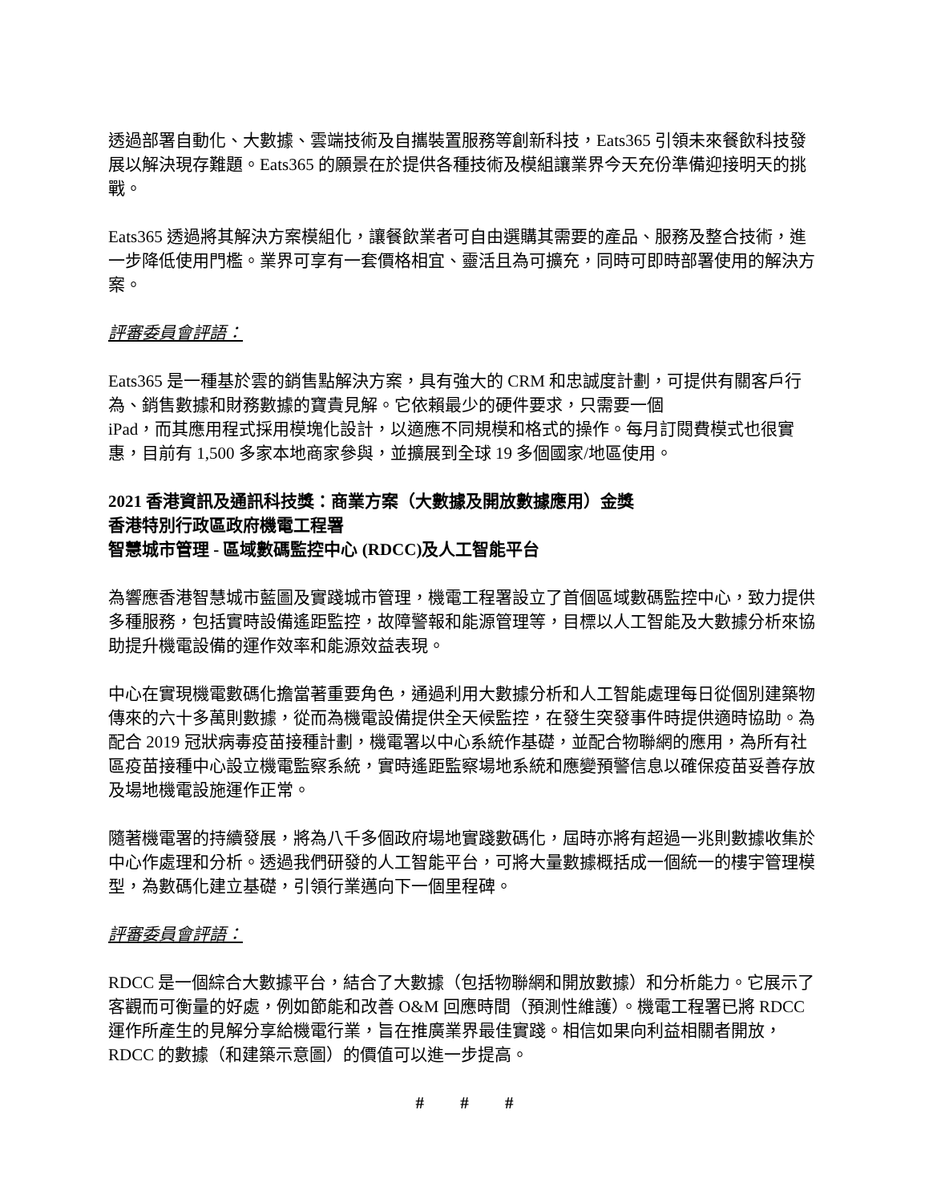透過部署自動化、大數據、雲端技術及自攜裝置服務等創新科技，Eats365 引領未來餐飲科技發展以解決現存難題。Eats365 的願景在於提供各種技術及模組讓業界今天充份準備迎接明天的挑戰。
Eats365 透過將其解決方案模組化，讓餐飲業者可自由選購其需要的產品、服務及整合技術，進一步降低使用門檻。業界可享有一套價格相宜、靈活且為可擴充，同時可即時部署使用的解決方案。
評審委員會評語：
Eats365 是一種基於雲的銷售點解決方案，具有強大的 CRM 和忠誠度計劃，可提供有關客戶行為、銷售數據和財務數據的寶貴見解。它依賴最少的硬件要求，只需要一個
iPad，而其應用程式採用模塊化設計，以適應不同規模和格式的操作。每月訂閱費模式也很實惠，目前有 1,500 多家本地商家參與，並擴展到全球 19 多個國家/地區使用。
2021 香港資訊及通訊科技獎：商業方案（大數據及開放數據應用）金獎
香港特別行政區政府機電工程署
智慧城市管理 - 區域數碼監控中心 (RDCC)及人工智能平台
為響應香港智慧城市藍圖及實踐城市管理，機電工程署設立了首個區域數碼監控中心，致力提供多種服務，包括實時設備遙距監控，故障警報和能源管理等，目標以人工智能及大數據分析來協助提升機電設備的運作效率和能源效益表現。
中心在實現機電數碼化擔當著重要角色，通過利用大數據分析和人工智能處理每日從個別建築物傳來的六十多萬則數據，從而為機電設備提供全天候監控，在發生突發事件時提供適時協助。為配合 2019 冠狀病毒疫苗接種計劃，機電署以中心系統作基礎，並配合物聯網的應用，為所有社區疫苗接種中心設立機電監察系統，實時遙距監察場地系統和應變預警信息以確保疫苗妥善存放及場地機電設施運作正常。
隨著機電署的持續發展，將為八千多個政府場地實踐數碼化，屆時亦將有超過一兆則數據收集於中心作處理和分析。透過我們研發的人工智能平台，可將大量數據概括成一個統一的樓宇管理模型，為數碼化建立基礎，引領行業邁向下一個里程碑。
評審委員會評語：
RDCC 是一個綜合大數據平台，結合了大數據（包括物聯網和開放數據）和分析能力。它展示了客觀而可衡量的好處，例如節能和改善 O&M 回應時間（預測性維護）。機電工程署已將 RDCC 運作所產生的見解分享給機電行業，旨在推廣業界最佳實踐。相信如果向利益相關者開放，RDCC 的數據（和建築示意圖）的價值可以進一步提高。
# # #